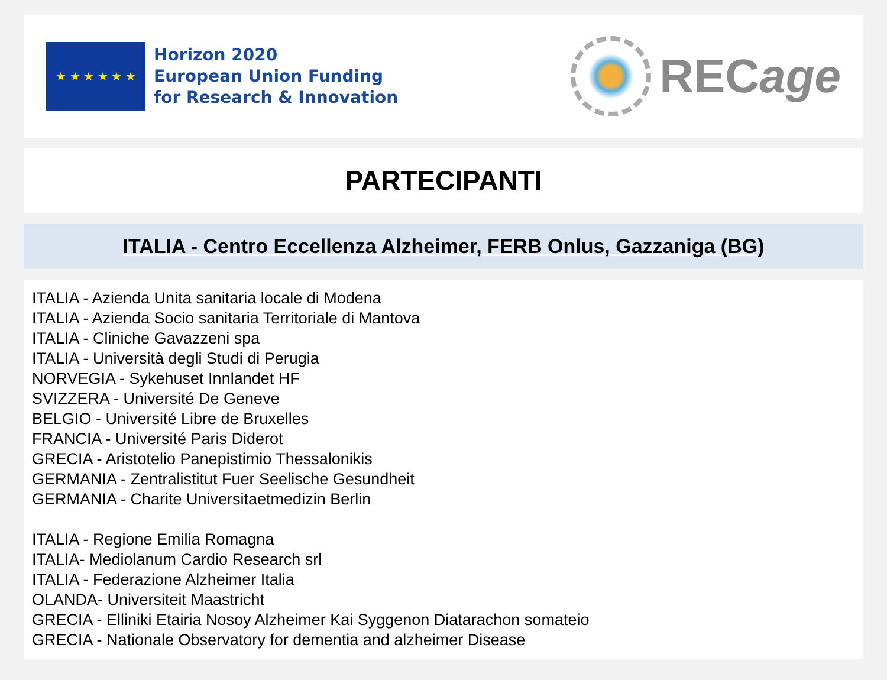★ ★ ★ ★ ★ ★
Horizon 2020
European Union Funding
for Research & Innovation
REC age
PARTECIPANTI
ITALIA - Centro Eccellenza Alzheimer, FERB Onlus, Gazzaniga (BG)
ITALIA - Azienda Unita sanitaria locale di Modena
ITALIA - Azienda Socio sanitaria Territoriale di Mantova
ITALIA - Cliniche Gavazzeni spa
ITALIA - Università degli Studi di Perugia
NORVEGIA - Sykehuset Innlandet HF
SVIZZERA - Université De Geneve
BELGIO - Université Libre de Bruxelles
FRANCIA - Université Paris Diderot
GRECIA - Aristotelio Panepistimio Thessalonikis
GERMANIA - Zentralistitut Fuer Seelische Gesundheit
GERMANIA - Charite Universitaetmedizin Berlin
ITALIA - Regione Emilia Romagna
ITALIA- Mediolanum Cardio Research srl
ITALIA - Federazione Alzheimer Italia
OLANDA- Universiteit Maastricht
GRECIA - Elliniki Etairia Nosoy Alzheimer Kai Syggenon Diatarachon somateio
GRECIA - Nationale Observatory for dementia and alzheimer Disease